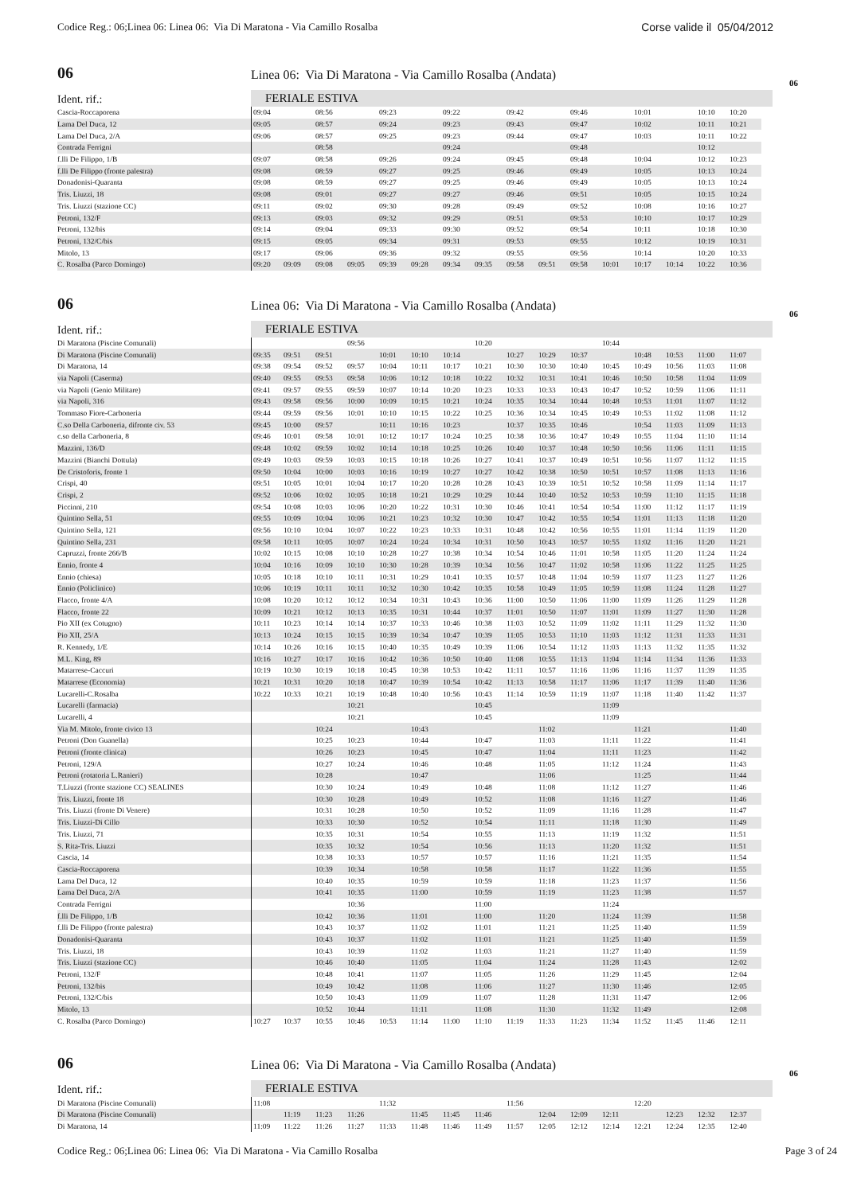Codice Reg.: 06;Linea 06: Linea 06: Via Di Maratona - Via Camillo Rosalba Corse valide il 05/04/2012
06
Linea 06: Via Di Maratona - Via Camillo Rosalba (Andata)
06
Ident. rif.: FERIALE ESTIVA
| Cascia-Roccaporena | 09:04 | | 08:56 | | 09:23 | | 09:22 | | 09:42 | | 09:46 | | 10:01 | | 10:10 | 10:20 |
| Lama Del Duca, 12 | 09:05 | | 08:57 | | 09:24 | | 09:23 | | 09:43 | | 09:47 | | 10:02 | | 10:11 | 10:21 |
| Lama Del Duca, 2/A | 09:06 | | 08:57 | | 09:25 | | 09:23 | | 09:44 | | 09:47 | | 10:03 | | 10:11 | 10:22 |
| Contrada Ferrigni | | | 08:58 | | | | 09:24 | | | | 09:48 | | | | 10:12 | |
| f.lli De Filippo, 1/B | 09:07 | | 08:58 | | 09:26 | | 09:24 | | 09:45 | | 09:48 | | 10:04 | | 10:12 | 10:23 |
| f.lli De Filippo (fronte palestra) | 09:08 | | 08:59 | | 09:27 | | 09:25 | | 09:46 | | 09:49 | | 10:05 | | 10:13 | 10:24 |
| Donadonisi-Quaranta | 09:08 | | 08:59 | | 09:27 | | 09:25 | | 09:46 | | 09:49 | | 10:05 | | 10:13 | 10:24 |
| Tris. Liuzzi, 18 | 09:08 | | 09:01 | | 09:27 | | 09:27 | | 09:46 | | 09:51 | | 10:05 | | 10:15 | 10:24 |
| Tris. Liuzzi (stazione CC) | 09:11 | | 09:02 | | 09:30 | | 09:28 | | 09:49 | | 09:52 | | 10:08 | | 10:16 | 10:27 |
| Petroni, 132/F | 09:13 | | 09:03 | | 09:32 | | 09:29 | | 09:51 | | 09:53 | | 10:10 | | 10:17 | 10:29 |
| Petroni, 132/bis | 09:14 | | 09:04 | | 09:33 | | 09:30 | | 09:52 | | 09:54 | | 10:11 | | 10:18 | 10:30 |
| Petroni, 132/C/bis | 09:15 | | 09:05 | | 09:34 | | 09:31 | | 09:53 | | 09:55 | | 10:12 | | 10:19 | 10:31 |
| Mitolo, 13 | 09:17 | | 09:06 | | 09:36 | | 09:32 | | 09:55 | | 09:56 | | 10:14 | | 10:20 | 10:33 |
| C. Rosalba (Parco Domingo) | 09:20 | 09:09 | 09:08 | 09:05 | 09:39 | 09:28 | 09:34 | 09:35 | 09:58 | 09:51 | 09:58 | 10:01 | 10:17 | 10:14 | 10:22 | 10:36 |
06
Linea 06: Via Di Maratona - Via Camillo Rosalba (Andata)
06
Ident. rif.: FERIALE ESTIVA
| Di Maratona (Piscine Comunali) | | | | 09:56 | | | | 10:20 | | | | 10:44 | | | | |
| Di Maratona (Piscine Comunali) | 09:35 | 09:51 | 09:51 | | 10:01 | 10:10 | 10:14 | | 10:27 | 10:29 | 10:37 | | 10:48 | 10:53 | 11:00 | 11:07 |
| Di Maratona, 14 | 09:38 | 09:54 | 09:52 | 09:57 | 10:04 | 10:11 | 10:17 | 10:21 | 10:30 | 10:30 | 10:40 | 10:45 | 10:49 | 10:56 | 11:03 | 11:08 |
| via Napoli (Caserma) | 09:40 | 09:55 | 09:53 | 09:58 | 10:06 | 10:12 | 10:18 | 10:22 | 10:32 | 10:31 | 10:41 | 10:46 | 10:50 | 10:58 | 11:04 | 11:09 |
| via Napoli (Genio Militare) | 09:41 | 09:57 | 09:55 | 09:59 | 10:07 | 10:14 | 10:20 | 10:23 | 10:33 | 10:33 | 10:43 | 10:47 | 10:52 | 10:59 | 11:06 | 11:11 |
| via Napoli, 316 | 09:43 | 09:58 | 09:56 | 10:00 | 10:09 | 10:15 | 10:21 | 10:24 | 10:35 | 10:34 | 10:44 | 10:48 | 10:53 | 11:01 | 11:07 | 11:12 |
| Tommaso Fiore-Carboneria | 09:44 | 09:59 | 09:56 | 10:01 | 10:10 | 10:15 | 10:22 | 10:25 | 10:36 | 10:34 | 10:45 | 10:49 | 10:53 | 11:02 | 11:08 | 11:12 |
| C.so Della Carboneria, difronte civ. 53 | 09:45 | 10:00 | 09:57 | | 10:11 | 10:16 | 10:23 | | 10:37 | 10:35 | 10:46 | | 10:54 | 11:03 | 11:09 | 11:13 |
| c.so della Carboneria, 8 | 09:46 | 10:01 | 09:58 | 10:01 | 10:12 | 10:17 | 10:24 | 10:25 | 10:38 | 10:36 | 10:47 | 10:49 | 10:55 | 11:04 | 11:10 | 11:14 |
| Mazzini, 136/D | 09:48 | 10:02 | 09:59 | 10:02 | 10:14 | 10:18 | 10:25 | 10:26 | 10:40 | 10:37 | 10:48 | 10:50 | 10:56 | 11:06 | 11:11 | 11:15 |
| Mazzini (Bianchi Dottula) | 09:49 | 10:03 | 09:59 | 10:03 | 10:15 | 10:18 | 10:26 | 10:27 | 10:41 | 10:37 | 10:49 | 10:51 | 10:56 | 11:07 | 11:12 | 11:15 |
| De Cristoforis, fronte 1 | 09:50 | 10:04 | 10:00 | 10:03 | 10:16 | 10:19 | 10:27 | 10:27 | 10:42 | 10:38 | 10:50 | 10:51 | 10:57 | 11:08 | 11:13 | 11:16 |
| Crispi, 40 | 09:51 | 10:05 | 10:01 | 10:04 | 10:17 | 10:20 | 10:28 | 10:28 | 10:43 | 10:39 | 10:51 | 10:52 | 10:58 | 11:09 | 11:14 | 11:17 |
| Crispi, 2 | 09:52 | 10:06 | 10:02 | 10:05 | 10:18 | 10:21 | 10:29 | 10:29 | 10:44 | 10:40 | 10:52 | 10:53 | 10:59 | 11:10 | 11:15 | 11:18 |
| Piccinni, 210 | 09:54 | 10:08 | 10:03 | 10:06 | 10:20 | 10:22 | 10:31 | 10:30 | 10:46 | 10:41 | 10:54 | 10:54 | 11:00 | 11:12 | 11:17 | 11:19 |
| Quintino Sella, 51 | 09:55 | 10:09 | 10:04 | 10:06 | 10:21 | 10:23 | 10:32 | 10:30 | 10:47 | 10:42 | 10:55 | 10:54 | 11:01 | 11:13 | 11:18 | 11:20 |
| Quintino Sella, 121 | 09:56 | 10:10 | 10:04 | 10:07 | 10:22 | 10:23 | 10:33 | 10:31 | 10:48 | 10:42 | 10:56 | 10:55 | 11:01 | 11:14 | 11:19 | 11:20 |
| Quintino Sella, 231 | 09:58 | 10:11 | 10:05 | 10:07 | 10:24 | 10:24 | 10:34 | 10:31 | 10:50 | 10:43 | 10:57 | 10:55 | 11:02 | 11:16 | 11:20 | 11:21 |
| Capruzzi, fronte 266/B | 10:02 | 10:15 | 10:08 | 10:10 | 10:28 | 10:27 | 10:38 | 10:34 | 10:54 | 10:46 | 11:01 | 10:58 | 11:05 | 11:20 | 11:24 | 11:24 |
| Ennio, fronte 4 | 10:04 | 10:16 | 10:09 | 10:10 | 10:30 | 10:28 | 10:39 | 10:34 | 10:56 | 10:47 | 11:02 | 10:58 | 11:06 | 11:22 | 11:25 | 11:25 |
| Ennio (chiesa) | 10:05 | 10:18 | 10:10 | 10:11 | 10:31 | 10:29 | 10:41 | 10:35 | 10:57 | 10:48 | 11:04 | 10:59 | 11:07 | 11:23 | 11:27 | 11:26 |
| Ennio (Policlinico) | 10:06 | 10:19 | 10:11 | 10:11 | 10:32 | 10:30 | 10:42 | 10:35 | 10:58 | 10:49 | 11:05 | 10:59 | 11:08 | 11:24 | 11:28 | 11:27 |
| Flacco, fronte 4/A | 10:08 | 10:20 | 10:12 | 10:12 | 10:34 | 10:31 | 10:43 | 10:36 | 11:00 | 10:50 | 11:06 | 11:00 | 11:09 | 11:26 | 11:29 | 11:28 |
| Flacco, fronte 22 | 10:09 | 10:21 | 10:12 | 10:13 | 10:35 | 10:31 | 10:44 | 10:37 | 11:01 | 10:50 | 11:07 | 11:01 | 11:09 | 11:27 | 11:30 | 11:28 |
| Pio XII (ex Cotugno) | 10:11 | 10:23 | 10:14 | 10:14 | 10:37 | 10:33 | 10:46 | 10:38 | 11:03 | 10:52 | 11:09 | 11:02 | 11:11 | 11:29 | 11:32 | 11:30 |
| Pio XII, 25/A | 10:13 | 10:24 | 10:15 | 10:15 | 10:39 | 10:34 | 10:47 | 10:39 | 11:05 | 10:53 | 11:10 | 11:03 | 11:12 | 11:31 | 11:33 | 11:31 |
| R. Kennedy, 1/E | 10:14 | 10:26 | 10:16 | 10:15 | 10:40 | 10:35 | 10:49 | 10:39 | 11:06 | 10:54 | 11:12 | 11:03 | 11:13 | 11:32 | 11:35 | 11:32 |
| M.L. King, 89 | 10:16 | 10:27 | 10:17 | 10:16 | 10:42 | 10:36 | 10:50 | 10:40 | 11:08 | 10:55 | 11:13 | 11:04 | 11:14 | 11:34 | 11:36 | 11:33 |
| Matarrese-Caccuri | 10:19 | 10:30 | 10:19 | 10:18 | 10:45 | 10:38 | 10:53 | 10:42 | 11:11 | 10:57 | 11:16 | 11:06 | 11:16 | 11:37 | 11:39 | 11:35 |
| Matarrese (Economia) | 10:21 | 10:31 | 10:20 | 10:18 | 10:47 | 10:39 | 10:54 | 10:42 | 11:13 | 10:58 | 11:17 | 11:06 | 11:17 | 11:39 | 11:40 | 11:36 |
| Lucarelli-C.Rosalba | 10:22 | 10:33 | 10:21 | 10:19 | 10:48 | 10:40 | 10:56 | 10:43 | 11:14 | 10:59 | 11:19 | 11:07 | 11:18 | 11:40 | 11:42 | 11:37 |
| Lucarelli (farmacia) | | | | 10:21 | | | | 10:45 | | | | 11:09 | | | | |
| Lucarelli, 4 | | | | 10:21 | | | | 10:45 | | | | 11:09 | | | | |
| Via M. Mitolo, fronte civico 13 | | | 10:24 | | | 10:43 | | | | 11:02 | | | 11:21 | | | 11:40 |
| Petroni (Don Guanella) | | | 10:25 | 10:23 | | 10:44 | | 10:47 | | 11:03 | | 11:11 | 11:22 | | | 11:41 |
| Petroni (fronte clinica) | | | 10:26 | 10:23 | | 10:45 | | 10:47 | | 11:04 | | 11:11 | 11:23 | | | 11:42 |
| Petroni, 129/A | | | 10:27 | 10:24 | | 10:46 | | 10:48 | | 11:05 | | 11:12 | 11:24 | | | 11:43 |
| Petroni (rotatoria L.Ranieri) | | | 10:28 | | | 10:47 | | | | 11:06 | | | 11:25 | | | 11:44 |
| T.Liuzzi (fronte stazione CC) SEALINES | | | 10:30 | 10:24 | | 10:49 | | 10:48 | | 11:08 | | 11:12 | 11:27 | | | 11:46 |
| Tris. Liuzzi, fronte 18 | | | 10:30 | 10:28 | | 10:49 | | 10:52 | | 11:08 | | 11:16 | 11:27 | | | 11:46 |
| Tris. Liuzzi (fronte Di Venere) | | | 10:31 | 10:28 | | 10:50 | | 10:52 | | 11:09 | | 11:16 | 11:28 | | | 11:47 |
| Tris. Liuzzi-Di Cillo | | | 10:33 | 10:30 | | 10:52 | | 10:54 | | 11:11 | | 11:18 | 11:30 | | | 11:49 |
| Tris. Liuzzi, 71 | | | 10:35 | 10:31 | | 10:54 | | 10:55 | | 11:13 | | 11:19 | 11:32 | | | 11:51 |
| S. Rita-Tris. Liuzzi | | | 10:35 | 10:32 | | 10:54 | | 10:56 | | 11:13 | | 11:20 | 11:32 | | | 11:51 |
| Cascia, 14 | | | 10:38 | 10:33 | | 10:57 | | 10:57 | | 11:16 | | 11:21 | 11:35 | | | 11:54 |
| Cascia-Roccaporena | | | 10:39 | 10:34 | | 10:58 | | 10:58 | | 11:17 | | 11:22 | 11:36 | | | 11:55 |
| Lama Del Duca, 12 | | | 10:40 | 10:35 | | 10:59 | | 10:59 | | 11:18 | | 11:23 | 11:37 | | | 11:56 |
| Lama Del Duca, 2/A | | | 10:41 | 10:35 | | 11:00 | | 10:59 | | 11:19 | | 11:23 | 11:38 | | | 11:57 |
| Contrada Ferrigni | | | | 10:36 | | | | 11:00 | | | | 11:24 | | | | |
| f.lli De Filippo, 1/B | | | 10:42 | 10:36 | | 11:01 | | 11:00 | | 11:20 | | 11:24 | 11:39 | | | 11:58 |
| f.lli De Filippo (fronte palestra) | | | 10:43 | 10:37 | | 11:02 | | 11:01 | | 11:21 | | 11:25 | 11:40 | | | 11:59 |
| Donadonisi-Quaranta | | | 10:43 | 10:37 | | 11:02 | | 11:01 | | 11:21 | | 11:25 | 11:40 | | | 11:59 |
| Tris. Liuzzi, 18 | | | 10:43 | 10:39 | | 11:02 | | 11:03 | | 11:21 | | 11:27 | 11:40 | | | 11:59 |
| Tris. Liuzzi (stazione CC) | | | 10:46 | 10:40 | | 11:05 | | 11:04 | | 11:24 | | 11:28 | 11:43 | | | 12:02 |
| Petroni, 132/F | | | 10:48 | 10:41 | | 11:07 | | 11:05 | | 11:26 | | 11:29 | 11:45 | | | 12:04 |
| Petroni, 132/bis | | | 10:49 | 10:42 | | 11:08 | | 11:06 | | 11:27 | | 11:30 | 11:46 | | | 12:05 |
| Petroni, 132/C/bis | | | 10:50 | 10:43 | | 11:09 | | 11:07 | | 11:28 | | 11:31 | 11:47 | | | 12:06 |
| Mitolo, 13 | | | 10:52 | 10:44 | | 11:11 | | 11:08 | | 11:30 | | 11:32 | 11:49 | | | 12:08 |
| C. Rosalba (Parco Domingo) | 10:27 | 10:37 | 10:55 | 10:46 | 10:53 | 11:14 | 11:00 | 11:10 | 11:19 | 11:33 | 11:23 | 11:34 | 11:52 | 11:45 | 11:46 | 12:11 |
06
Linea 06: Via Di Maratona - Via Camillo Rosalba (Andata)
06
Ident. rif.: FERIALE ESTIVA
| Di Maratona (Piscine Comunali) | 11:08 | | | | 11:32 | | | | 11:56 | | | | 12:20 | | | |
| Di Maratona (Piscine Comunali) | | 11:19 | 11:23 | 11:26 | | 11:45 | 11:45 | 11:46 | | 12:04 | 12:09 | 12:11 | | 12:23 | 12:32 | 12:37 |
| Di Maratona, 14 | 11:09 | 11:22 | 11:26 | 11:27 | 11:33 | 11:48 | 11:46 | 11:49 | 11:57 | 12:05 | 12:12 | 12:14 | 12:21 | 12:24 | 12:35 | 12:40 |
Codice Reg.: 06;Linea 06: Linea 06: Via Di Maratona - Via Camillo Rosalba Page 3 of 24